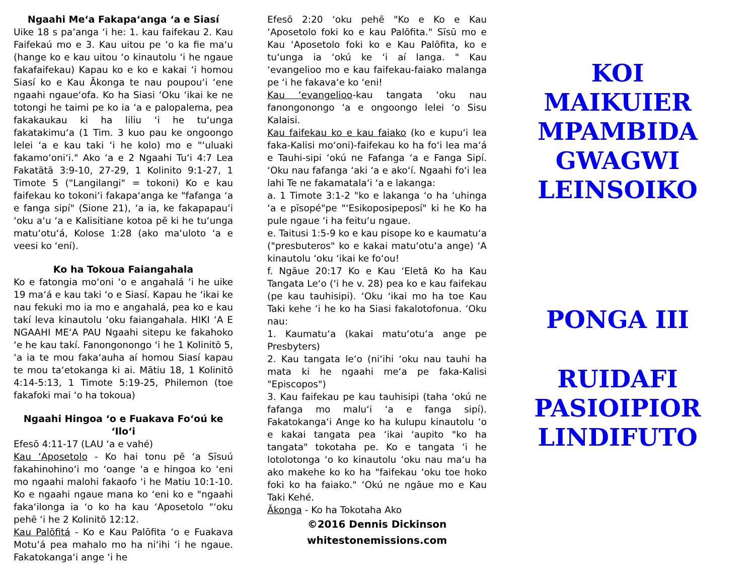Ngaahi Me‘a Fakapa‘anga ‘a e Siasí
Uike 18 s pa‘anga ‘i he: 1. kau faifekau 2. Kau Faifekaú mo e 3. Kau uitou pe ‘o ka fie ma‘u (hange ko e kau uitou ‘o kinautolu ‘i he ngaue fakafaifekau) Kapau ko e ko e kakai ‘i homou Siasí ko e Kau Ākonga te nau poupou‘i ‘ene ngaahi ngaue‘ofa. Ko ha Siasi ‘Oku ‘ikai ke ne totongi he taimi pe ko ia ‘a e palopalema, pea fakakaukau ki ha liliu ‘i he tu‘unga fakatakimu‘a (1 Tim. 3 kuo pau ke ongoongo lelei ‘a e kau taki ‘i he kolo) mo e "‘uluaki fakamo‘oni‘i." Ako ‘a e 2 Ngaahi Tu‘i 4:7 Lea Fakatātā 3:9-10, 27-29, 1 Kolinito 9:1-27, 1 Timote 5 ("Langilangi" = tokoni) Ko e kau faifekau ko tokoni‘i fakapa‘anga ke "fafanga ‘a e fanga sipí" (Sione 21), ‘a ia, ke fakapapau‘i ‘oku a‘u ‘a e Kalisitiane kotoa pē ki he tu‘unga matu‘otu‘á, Kolose 1:28 (ako ma‘uloto ‘a e veesi ko ‘ení).
Ko ha Tokoua Faiangahala
Ko e fatongia mo‘oni ‘o e angahalá ‘i he uike 19 ma‘á e kau taki ‘o e Siasí. Kapau he ‘ikai ke nau fekuki mo ia mo e angahalá, pea ko e kau takí leva kinautolu ‘oku faiangahala. HIKI ‘A E NGAAHI ME‘A PAU Ngaahi sitepu ke fakahoko ‘e he kau takí. Fanongonongo ‘i he 1 Kolinitō 5, ‘a ia te mou faka‘auha aí homou Siasí kapau te mou ta‘etokanga ki ai. Mātiu 18, 1 Kolinitō 4:14-5:13, 1 Timote 5:19-25, Philemon (toe fakafoki mai ‘o ha tokoua)
Ngaahi Hingoa ‘o e Fuakava Fo‘oú ke ‘Ilo‘i
Efesō 4:11-17 (LAU ‘a e vahé)
Kau ‘Aposetolo - Ko hai tonu pē ‘a Sīsuú fakahinohino‘i mo ‘oange ‘a e hingoa ko ‘eni mo ngaahi malohi fakaofo ‘i he Matiu 10:1-10. Ko e ngaahi ngaue mana ko ‘eni ko e "ngaahi faka‘ilonga ia ‘o ko ha kau ‘Aposetolo "‘oku pehē ‘i he 2 Kolinitō 12:12.
Kau Palōfitá - Ko e Kau Palōfita ‘o e Fuakava Motu‘á pea mahalo mo ha ni‘ihi ‘i he ngaue. Fakatokanga‘i ange ‘i he
Efesō 2:20 ‘oku pehē "Ko e Ko e Kau ‘Aposetolo foki ko e kau Palōfita." Sīsū mo e Kau ‘Aposetolo foki ko e Kau Palōfita, ko e tu‘unga ia ‘okú ke ‘i aí langa. " Kau ‘evangelioo mo e kau faifekau-faiako malanga pe ‘i he fakava‘e ko ‘eni!
Kau ‘evangelioo-kau tangata ‘oku nau fanongonongo ‘a e ongoongo lelei ‘o Sisu Kalaisi.
Kau faifekau ko e kau faiako (ko e kupu‘i lea faka-Kalisi mo‘oni)-faifekau ko ha fo‘i lea ma‘á e Tauhi-sipi ‘okú ne Fafanga ‘a e Fanga Sipí. ‘Oku nau fafanga ‘aki ‘a e ako‘í. Ngaahi fo‘i lea lahi Te ne fakamatala‘i ‘a e lakanga:
a. 1 Timote 3:1-2 "ko e lakanga ‘o ha ‘uhinga ‘a e pīsopé"pe "‘Esikoposipeposí" ki he Ko ha pule ngaue ‘i ha feitu‘u ngaue.
e. Taitusi 1:5-9 ko e kau pisope ko e kaumatu‘a ("presbuteros" ko e kakai matu‘otu‘a ange) ‘A kinautolu ‘oku ‘ikai ke fo‘ou!
f. Ngāue 20:17 Ko e Kau ‘Eletā Ko ha Kau Tangata Le‘o (‘i he v. 28) pea ko e kau faifekau (pe kau tauhisipi). ‘Oku ‘ikai mo ha toe Kau Taki kehe ‘i he ko ha Siasi fakalotofonua. ‘Oku nau:
1. Kaumatu‘a (kakai matu‘otu‘a ange pe Presbyters)
2. Kau tangata le‘o (ni‘ihi ‘oku nau tauhi ha mata ki he ngaahi me‘a pe faka-Kalisi "Episcopos")
3. Kau faifekau pe kau tauhisipi (taha ‘okú ne fafanga mo malu‘i ‘a e fanga sipí). Fakatokanga‘i Ange ko ha kulupu kinautolu ‘o e kakai tangata pea ‘ikai ‘aupito "ko ha tangata" tokotaha pe. Ko e tangata ‘i he lotolotonga ‘o ko kinautolu ‘oku nau ma‘u ha ako makehe ko ko ha "faifekau ‘oku toe hoko foki ko ha faiako." ‘Okú ne ngāue mo e Kau Taki Kehé.
Ākonga - Ko ha Tokotaha Ako
©2016 Dennis Dickinson
whitestonemissions.com
KOI
MAIKUIER
MPAMBIDA
GWAGWI
LEINSOIKO
PONGA III
RUIDAFI
PASIOIPIOR
LINDIFUTO